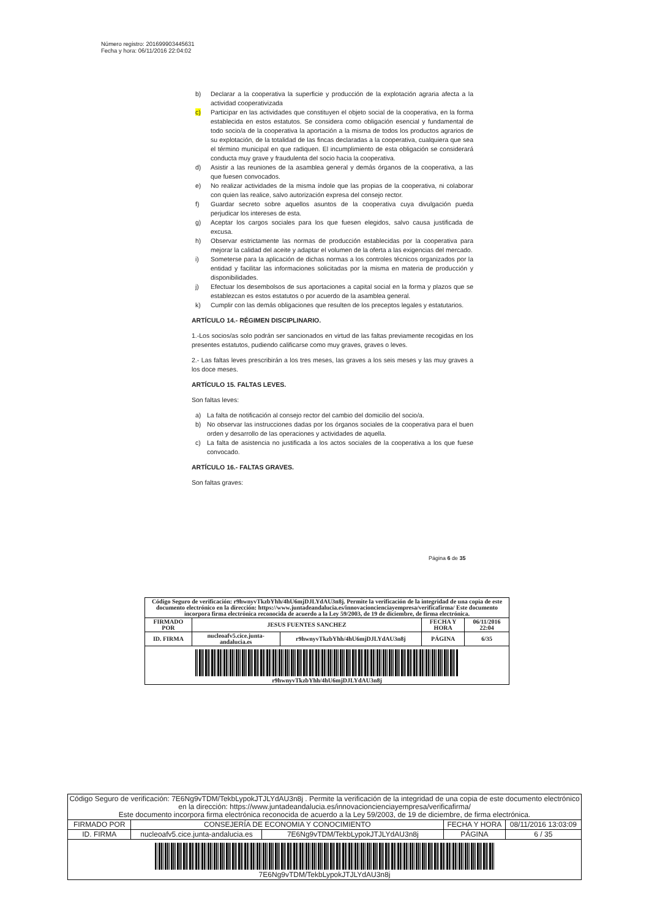Número registro: 201699903445631
Fecha y hora: 06/11/2016 22:04:02
b) Declarar a la cooperativa la superficie y producción de la explotación agraria afecta a la actividad cooperativizada
c) Participar en las actividades que constituyen el objeto social de la cooperativa, en la forma establecida en estos estatutos. Se considera como obligación esencial y fundamental de todo socio/a de la cooperativa la aportación a la misma de todos los productos agrarios de su explotación, de la totalidad de las fincas declaradas a la cooperativa, cualquiera que sea el término municipal en que radiquen. El incumplimiento de esta obligación se considerará conducta muy grave y fraudulenta del socio hacia la cooperativa.
d) Asistir a las reuniones de la asamblea general y demás órganos de la cooperativa, a las que fuesen convocados.
e) No realizar actividades de la misma índole que las propias de la cooperativa, ni colaborar con quien las realice, salvo autorización expresa del consejo rector.
f) Guardar secreto sobre aquellos asuntos de la cooperativa cuya divulgación pueda perjudicar los intereses de esta.
g) Aceptar los cargos sociales para los que fuesen elegidos, salvo causa justificada de excusa.
h) Observar estrictamente las normas de producción establecidas por la cooperativa para mejorar la calidad del aceite y adaptar el volumen de la oferta a las exigencias del mercado.
i) Someterse para la aplicación de dichas normas a los controles técnicos organizados por la entidad y facilitar las informaciones solicitadas por la misma en materia de producción y disponibilidades.
j) Efectuar los desembolsos de sus aportaciones a capital social en la forma y plazos que se establezcan es estos estatutos o por acuerdo de la asamblea general.
k) Cumplir con las demás obligaciones que resulten de los preceptos legales y estatutarios.
ARTÍCULO 14.- RÉGIMEN DISCIPLINARIO.
1.-Los socios/as solo podrán ser sancionados en virtud de las faltas previamente recogidas en los presentes estatutos, pudiendo calificarse como muy graves, graves o leves.
2.- Las faltas leves prescribirán a los tres meses, las graves a los seis meses y las muy graves a los doce meses.
ARTÍCULO 15. FALTAS LEVES.
Son faltas leves:
a) La falta de notificación al consejo rector del cambio del domicilio del socio/a.
b) No observar las instrucciones dadas por los órganos sociales de la cooperativa para el buen orden y desarrollo de las operaciones y actividades de aquella.
c) La falta de asistencia no justificada a los actos sociales de la cooperativa a los que fuese convocado.
ARTÍCULO 16.- FALTAS GRAVES.
Son faltas graves:
Página 6 de 35
| Código Seguro de verificación: r9hwnyvTkzbYhh/4hU6mjDJLYdAU3n8j. Permite la verificación de la integridad de una copia de este documento electrónico en la dirección: https://www.juntadeandalucia.es/innovacioncienciayempresa/verificafirma/ Este documento incorpora firma electrónica reconocida de acuerdo a la Ley 59/2003, de 19 de diciembre, de firma electrónica. | | | | |
| FIRMADO POR | JESUS FUENTES SANCHEZ | | FECHA Y HORA | 06/11/2016 22:04 |
| ID. FIRMA | nucleoafv5.cice.junta-andalucia.es | r9hwnyvTkzbYhh/4hU6mjDJLYdAU3n8j | PÁGINA | 6/35 |
| r9hwnyvTkzbYhh/4hU6mjDJLYdAU3n8j | | | | |
| Código Seguro de verificación: 7E6Ng9vTDM/TekbLypokJTJLYdAU3n8j . Permite la verificación de la integridad de una copia de este documento electrónico en la dirección: https://www.juntadeandalucia.es/innovacioncienciayempresa/verificafirma/ Este documento incorpora firma electrónica reconocida de acuerdo a la Ley 59/2003, de 19 de diciembre, de firma electrónica. | | | | |
| FIRMADO POR | CONSEJERÍA DE ECONOMIA Y CONOCIMIENTO | | FECHA Y HORA | 08/11/2016 13:03:09 |
| ID. FIRMA | nucleoafv5.cice.junta-andalucia.es | 7E6Ng9vTDM/TekbLypokJTJLYdAU3n8j | PÁGINA | 6 / 35 |
| 7E6Ng9vTDM/TekbLypokJTJLYdAU3n8j | | | | |